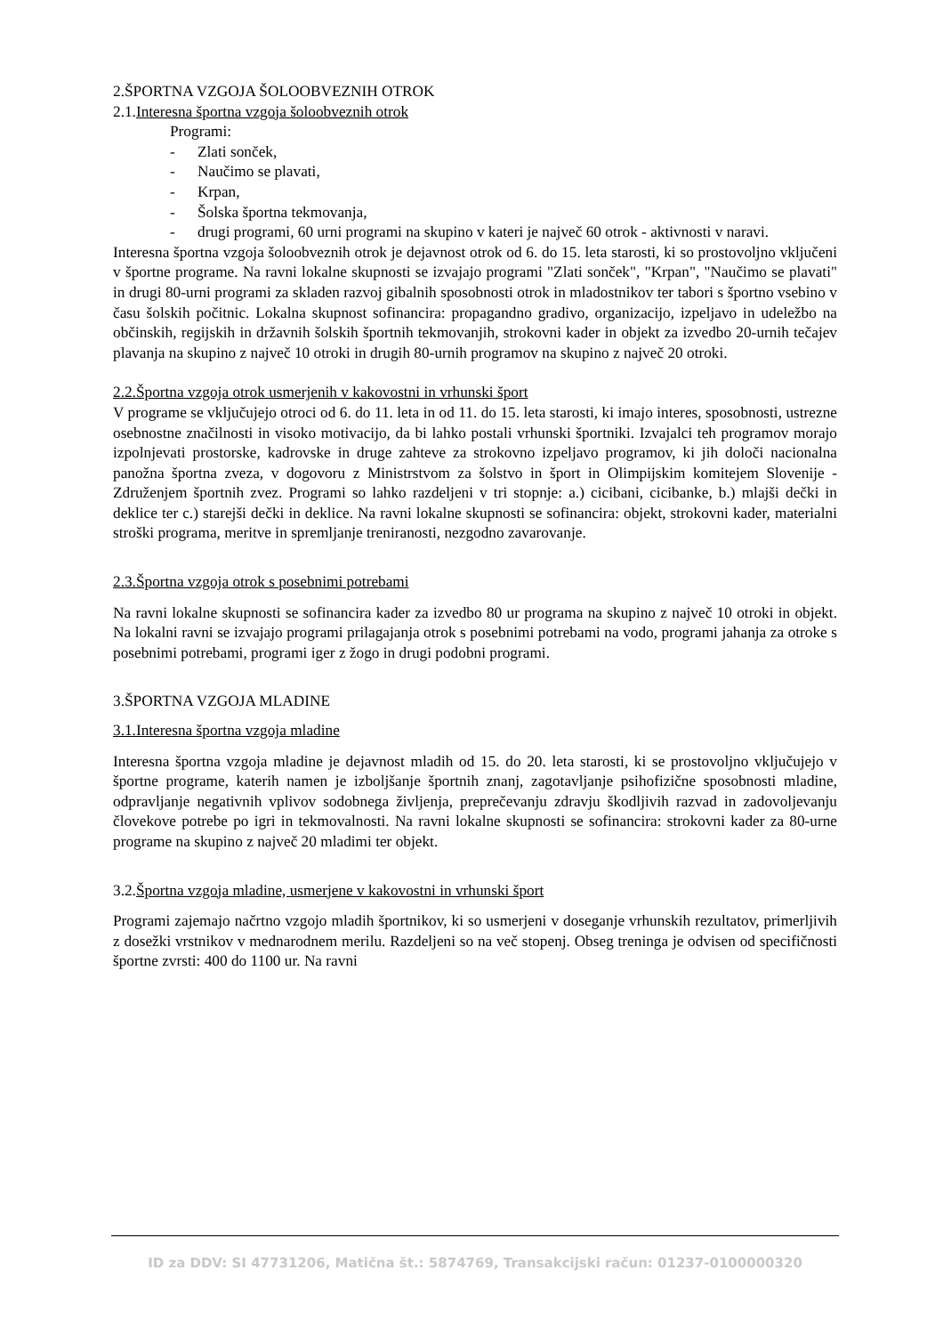2.ŠPORTNA VZGOJA ŠOLOOBVEZNIH OTROK
2.1.Interesna športna vzgoja šoloobveznih otrok
Programi:
- Zlati sonček,
- Naučimo se plavati,
- Krpan,
- Šolska športna tekmovanja,
- drugi programi, 60 urni programi na skupino v kateri je največ 60 otrok - aktivnosti v naravi.
Interesna športna vzgoja šoloobveznih otrok je dejavnost otrok od 6. do 15. leta starosti, ki so prostovoljno vključeni v športne programe. Na ravni lokalne skupnosti se izvajajo programi "Zlati sonček", "Krpan", "Naučimo se plavati" in drugi 80-urni programi za skladen razvoj gibalnih sposobnosti otrok in mladostnikov ter tabori s športno vsebino v času šolskih počitnic. Lokalna skupnost sofinancira: propagandno gradivo, organizacijo, izpeljavo in udeležbo na občinskih, regijskih in državnih šolskih športnih tekmovanjih, strokovni kader in objekt za izvedbo 20-urnih tečajev plavanja na skupino z največ 10 otroki in drugih 80-urnih programov na skupino z največ 20 otroki.
2.2.Športna vzgoja otrok usmerjenih v kakovostni in vrhunski šport
V programe se vključujejo otroci od 6. do 11. leta in od 11. do 15. leta starosti, ki imajo interes, sposobnosti, ustrezne osebnostne značilnosti in visoko motivacijo, da bi lahko postali vrhunski športniki. Izvajalci teh programov morajo izpolnjevati prostorske, kadrovske in druge zahteve za strokovno izpeljavo programov, ki jih določi nacionalna panožna športna zveza, v dogovoru z Ministrstvom za šolstvo in šport in Olimpijskim komitejem Slovenije - Združenjem športnih zvez. Programi so lahko razdeljeni v tri stopnje: a.) cicibani, cicibanke, b.) mlajši dečki in deklice ter c.) starejši dečki in deklice. Na ravni lokalne skupnosti se sofinancira: objekt, strokovni kader, materialni stroški programa, meritve in spremljanje treniranosti, nezgodno zavarovanje.
2.3.Športna vzgoja otrok s posebnimi potrebami
Na ravni lokalne skupnosti se sofinancira kader za izvedbo 80 ur programa na skupino z največ 10 otroki in objekt. Na lokalni ravni se izvajajo programi prilagajanja otrok s posebnimi potrebami na vodo, programi jahanja za otroke s posebnimi potrebami, programi iger z žogo in drugi podobni programi.
3.ŠPORTNA VZGOJA MLADINE
3.1.Interesna športna vzgoja mladine
Interesna športna vzgoja mladine je dejavnost mladih od 15. do 20. leta starosti, ki se prostovoljno vključujejo v športne programe, katerih namen je izboljšanje športnih znanj, zagotavljanje psihofizične sposobnosti mladine, odpravljanje negativnih vplivov sodobnega življenja, preprečevanju zdravju škodljivih razvad in zadovoljevanju človekove potrebe po igri in tekmovalnosti. Na ravni lokalne skupnosti se sofinancira: strokovni kader za 80-urne programe na skupino z največ 20 mladimi ter objekt.
3.2.Športna vzgoja mladine, usmerjene v kakovostni in vrhunski šport
Programi zajemajo načrtno vzgojo mladih športnikov, ki so usmerjeni v doseganje vrhunskih rezultatov, primerljivih z dosežki vrstnikov v mednarodnem merilu. Razdeljeni so na več stopenj. Obseg treninga je odvisen od specifičnosti športne zvrsti: 400 do 1100 ur. Na ravni
ID za DDV: SI 47731206, Matična št.: 5874769, Transakcijski račun: 01237-0100000320